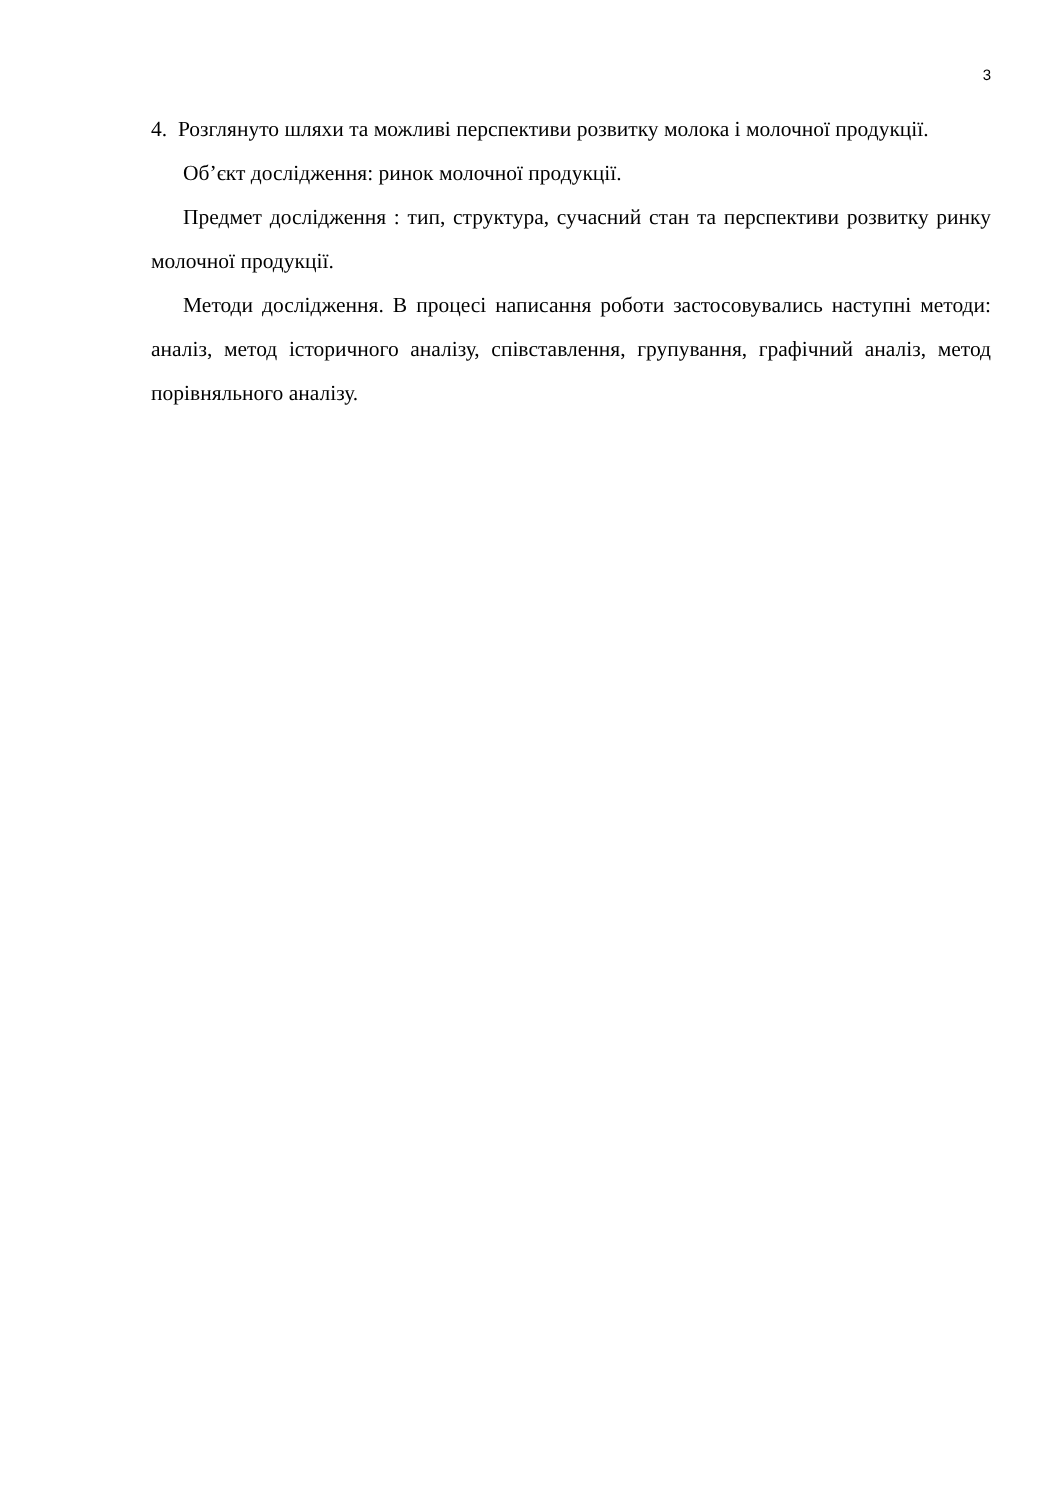3
4. Розглянуто шляхи та можливі перспективи розвитку молока і молочної продукції.
Об’єкт дослідження: ринок молочної продукції.
Предмет дослідження : тип, структура, сучасний стан та перспективи розвитку ринку молочної продукції.
Методи дослідження. В процесі написання роботи застосовувались наступні методи: аналіз, метод історичного аналізу, співставлення, групування, графічний аналіз, метод порівняльного аналізу.